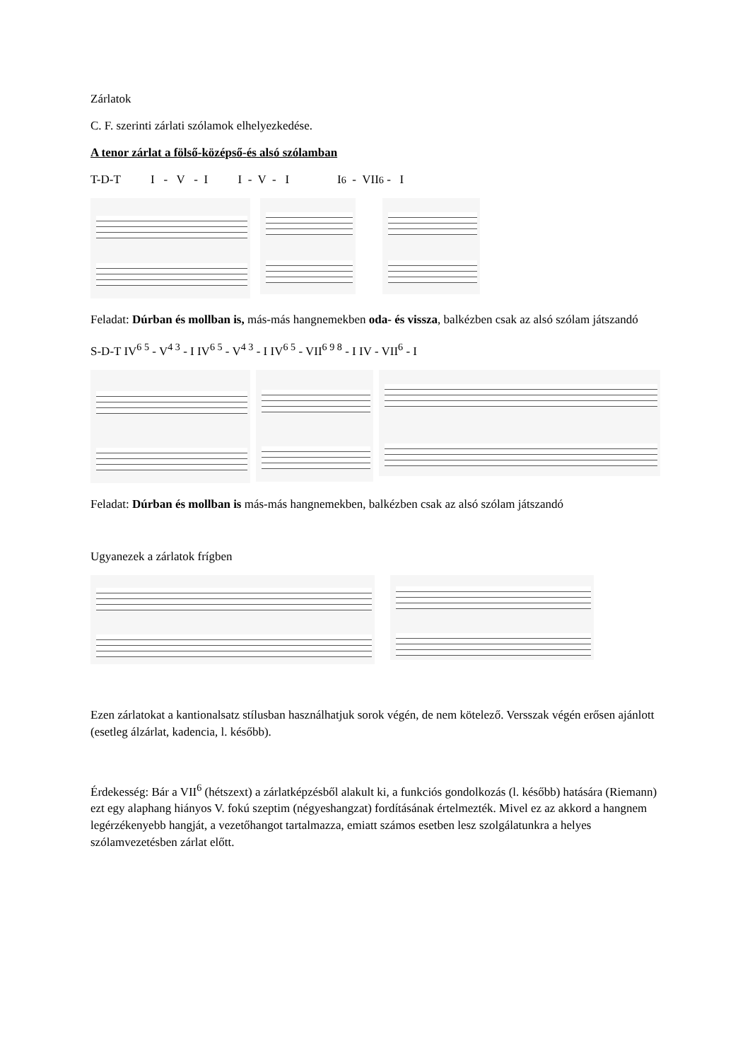Zárlatok
C. F. szerinti zárlati szólamok elhelyezkedése.
A tenor zárlat a fölső- középső- és alsó szólamban
T-D-T I - V - I I - V - I I<sup>6</sup> - VII<sup>6</sup> - I
Feladat: Dúrban és mollban is, más-más hangnemekben oda- és vissza, balkézben csak az alsó szólam játszandó
S-D-T IV<sup>6 5</sup> - V<sup>4 3</sup> - I IV<sup>6 5</sup> - V<sup>4 3</sup> - I IV<sup>6 5</sup> - VII<sup>6 9 8</sup> - I IV - VII<sup>6</sup> - I
Feladat: Dúrban és mollban is más-más hangnemekben, balkézben csak az alsó szólam játszandó
Ugyanezek a zárlatok frígben
Ezen zárlatokat a kantionalsatz stílusban használhatjuk sorok végén, de nem kötelező. Versszak végén erősen ajánlott (esetleg álzárlat, kadencia, l. később).
Érdekesség: Bár a VII<sup>6</sup> (hétszext) a zárlatképzésből alakult ki, a funkciós gondolkozás (l. később) hatására (Riemann) ezt egy alaphang hiányos V. fokú szeptim (négyeshangzat) fordításának értelmezték. Mivel ez az akkord a hangnem legérzékenyebb hangját, a vezetőhangot tartalmazza, emiatt számos esetben lesz szolgálatunkra a helyes szólamvezetésben zárlat előtt.